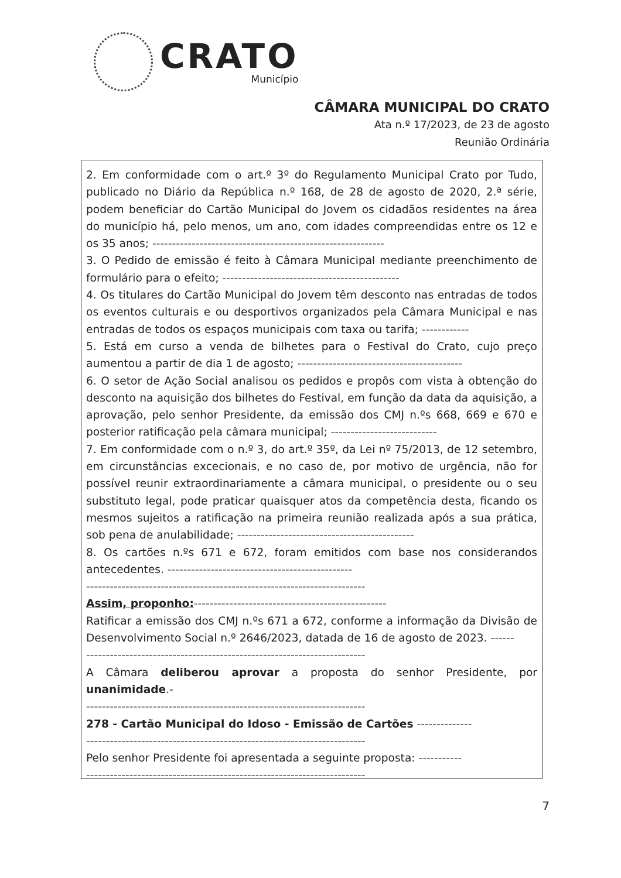CRATO
Município
CÂMARA MUNICIPAL DO CRATO
Ata n.º 17/2023, de 23 de agosto
Reunião Ordinária
2. Em conformidade com o art.º 3º do Regulamento Municipal Crato por Tudo, publicado no Diário da República n.º 168, de 28 de agosto de 2020, 2.ª série, podem beneficiar do Cartão Municipal do Jovem os cidadãos residentes na área do município há, pelo menos, um ano, com idades compreendidas entre os 12 e os 35 anos; -----------------------------------------------------------
3. O Pedido de emissão é feito à Câmara Municipal mediante preenchimento de formulário para o efeito; ---------------------------------------------
4. Os titulares do Cartão Municipal do Jovem têm desconto nas entradas de todos os eventos culturais e ou desportivos organizados pela Câmara Municipal e nas entradas de todos os espaços municipais com taxa ou tarifa; ------------
5. Está em curso a venda de bilhetes para o Festival do Crato, cujo preço aumentou a partir de dia 1 de agosto; ------------------------------------------
6. O setor de Ação Social analisou os pedidos e propôs com vista à obtenção do desconto na aquisição dos bilhetes do Festival, em função da data da aquisição, a aprovação, pelo senhor Presidente, da emissão dos CMJ n.ºs 668, 669 e 670 e posterior ratificação pela câmara municipal; ---------------------------
7. Em conformidade com o n.º 3, do art.º 35º, da Lei nº 75/2013, de 12 setembro, em circunstâncias excecionais, e no caso de, por motivo de urgência, não for possível reunir extraordinariamente a câmara municipal, o presidente ou o seu substituto legal, pode praticar quaisquer atos da competência desta, ficando os mesmos sujeitos a ratificação na primeira reunião realizada após a sua prática, sob pena de anulabilidade; ---------------------------------------------
8. Os cartões n.ºs 671 e 672, foram emitidos com base nos considerandos antecedentes. -----------------------------------------------
-----------------------------------------------------------------------
Assim, proponho:-------------------------------------------------
Ratificar a emissão dos CMJ n.ºs 671 a 672, conforme a informação da Divisão de Desenvolvimento Social n.º 2646/2023, datada de 16 de agosto de 2023. ------
-----------------------------------------------------------------------
A Câmara deliberou aprovar a proposta do senhor Presidente, por unanimidade.-
-----------------------------------------------------------------------
278 - Cartão Municipal do Idoso - Emissão de Cartões --------------
-----------------------------------------------------------------------
Pelo senhor Presidente foi apresentada a seguinte proposta: -----------
-----------------------------------------------------------------------
7